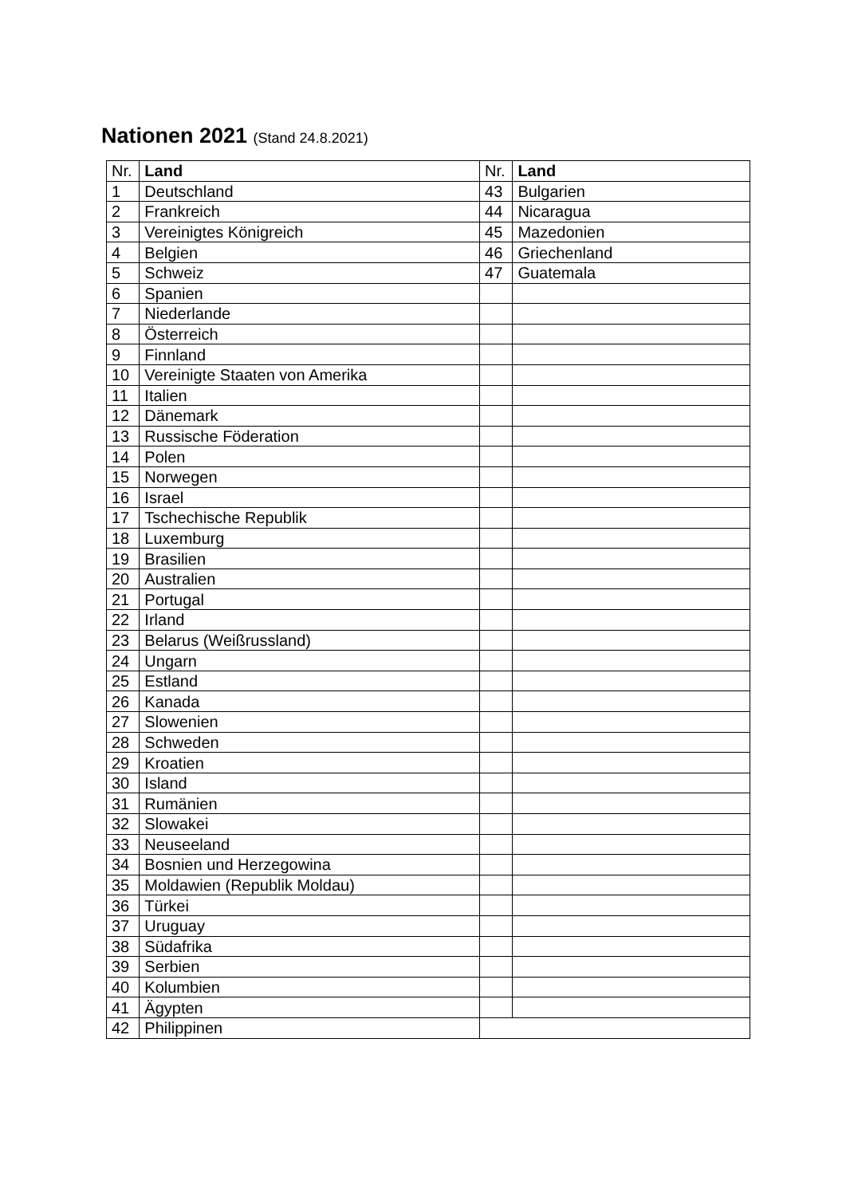Nationen 2021 (Stand 24.8.2021)
| Nr. | Land | Nr. | Land |
| --- | --- | --- | --- |
| 1 | Deutschland | 43 | Bulgarien |
| 2 | Frankreich | 44 | Nicaragua |
| 3 | Vereinigtes Königreich | 45 | Mazedonien |
| 4 | Belgien | 46 | Griechenland |
| 5 | Schweiz | 47 | Guatemala |
| 6 | Spanien | | |
| 7 | Niederlande | | |
| 8 | Österreich | | |
| 9 | Finnland | | |
| 10 | Vereinigte Staaten von Amerika | | |
| 11 | Italien | | |
| 12 | Dänemark | | |
| 13 | Russische Föderation | | |
| 14 | Polen | | |
| 15 | Norwegen | | |
| 16 | Israel | | |
| 17 | Tschechische Republik | | |
| 18 | Luxemburg | | |
| 19 | Brasilien | | |
| 20 | Australien | | |
| 21 | Portugal | | |
| 22 | Irland | | |
| 23 | Belarus (Weißrussland) | | |
| 24 | Ungarn | | |
| 25 | Estland | | |
| 26 | Kanada | | |
| 27 | Slowenien | | |
| 28 | Schweden | | |
| 29 | Kroatien | | |
| 30 | Island | | |
| 31 | Rumänien | | |
| 32 | Slowakei | | |
| 33 | Neuseeland | | |
| 34 | Bosnien und Herzegowina | | |
| 35 | Moldawien (Republik Moldau) | | |
| 36 | Türkei | | |
| 37 | Uruguay | | |
| 38 | Südafrika | | |
| 39 | Serbien | | |
| 40 | Kolumbien | | |
| 41 | Ägypten | | |
| 42 | Philippinen | | |